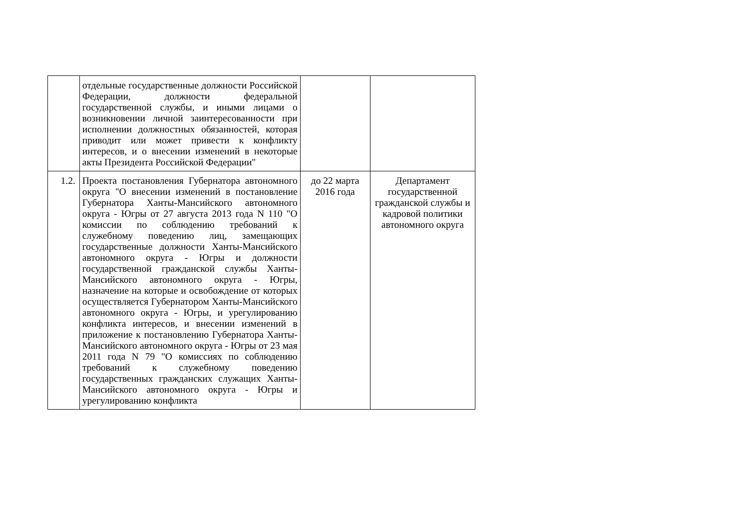| | отдельные государственные должности Российской Федерации, должности федеральной государственной службы, и иными лицами о возникновении личной заинтересованности при исполнении должностных обязанностей, которая приводит или может привести к конфликту интересов, и о внесении изменений в некоторые акты Президента Российской Федерации" | | |
| 1.2. | Проекта постановления Губернатора автономного округа "О внесении изменений в постановление Губернатора Ханты-Мансийского автономного округа - Югры от 27 августа 2013 года N 110 "О комиссии по соблюдению требований к служебному поведению лиц, замещающих государственные должности Ханты-Мансийского автономного округа - Югры и должности государственной гражданской службы Ханты-Мансийского автономного округа - Югры, назначение на которые и освобождение от которых осуществляется Губернатором Ханты-Мансийского автономного округа - Югры, и урегулированию конфликта интересов, и внесении изменений в приложение к постановлению Губернатора Ханты-Мансийского автономного округа - Югры от 23 мая 2011 года N 79 "О комиссиях по соблюдению требований к служебному поведению государственных гражданских служащих Ханты-Мансийского автономного округа - Югры и урегулированию конфликта | до 22 марта 2016 года | Департамент государственной гражданской службы и кадровой политики автономного округа |